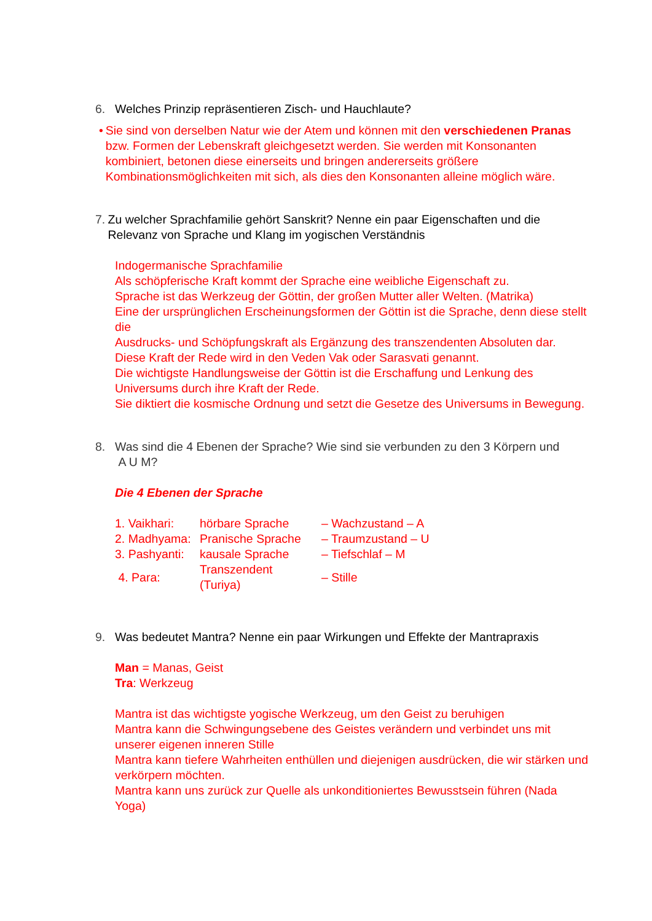6. Welches Prinzip repräsentieren Zisch- und Hauchlaute?
• Sie sind von derselben Natur wie der Atem und können mit den verschiedenen Pranas bzw. Formen der Lebenskraft gleichgesetzt werden. Sie werden mit Konsonanten kombiniert, betonen diese einerseits und bringen andererseits größere Kombinationsmöglichkeiten mit sich, als dies den Konsonanten alleine möglich wäre.
7. Zu welcher Sprachfamilie gehört Sanskrit? Nenne ein paar Eigenschaften und die Relevanz von Sprache und Klang im yogischen Verständnis
Indogermanische Sprachfamilie
Als schöpferische Kraft kommt der Sprache eine weibliche Eigenschaft zu.
Sprache ist das Werkzeug der Göttin, der großen Mutter aller Welten. (Matrika)
Eine der ursprünglichen Erscheinungsformen der Göttin ist die Sprache, denn diese stellt die
Ausdrucks- und Schöpfungskraft als Ergänzung des transzendenten Absoluten dar.
Diese Kraft der Rede wird in den Veden Vak oder Sarasvati genannt.
Die wichtigste Handlungsweise der Göttin ist die Erschaffung und Lenkung des Universums durch ihre Kraft der Rede.
Sie diktiert die kosmische Ordnung und setzt die Gesetze des Universums in Bewegung.
8. Was sind die 4 Ebenen der Sprache? Wie sind sie verbunden zu den 3 Körpern und
A U M?
Die 4 Ebenen der Sprache
| 1. Vaikhari: | hörbare Sprache | – Wachzustand – A |
| 2. Madhyama: | Pranische Sprache | – Traumzustand – U |
| 3. Pashyanti: | kausale Sprache | – Tiefschlaf – M |
| 4. Para: | Transzendent (Turiya) | – Stille |
9. Was bedeutet Mantra? Nenne ein paar Wirkungen und Effekte der Mantrapraxis
Man = Manas, Geist
Tra: Werkzeug
Mantra ist das wichtigste yogische Werkzeug, um den Geist zu beruhigen
Mantra kann die Schwingungsebene des Geistes verändern und verbindet uns mit unserer eigenen inneren Stille
Mantra kann tiefere Wahrheiten enthüllen und diejenigen ausdrücken, die wir stärken und verkörpern möchten.
Mantra kann uns zurück zur Quelle als unkonditioniertes Bewusstsein führen (Nada Yoga)